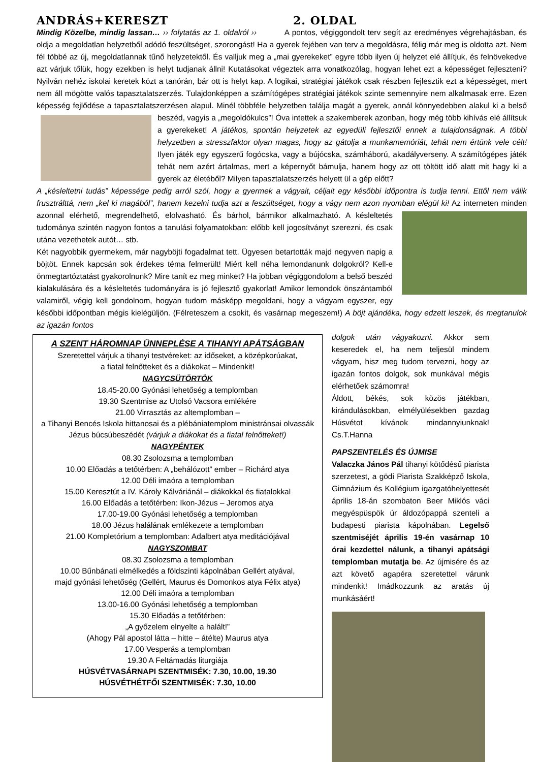ANDRÁS+KERESZT 2. OLDAL
Mindig Közelbe, mindig lassan… ›› folytatás az 1. oldalról ›› A pontos, végiggondolt terv segít az eredményes végrehajtásban, és oldja a megoldatlan helyzetből adódó feszültséget, szorongást! Ha a gyerek fejében van terv a megoldásra, félig már meg is oldotta azt. Nem fél többé az új, megoldatlannak tűnő helyzetektől. És valljuk meg a „mai gyerekeket” egyre több ilyen új helyzet elé állítjuk, és felnövekedve azt várjuk tőlük, hogy ezekben is helyt tudjanak állni! Kutatásokat végeztek arra vonatkozólag, hogyan lehet ezt a képességet fejleszteni? Nyilván nehéz iskolai keretek közt a tanórán, bár ott is helyt kap. A logikai, stratégiai játékok csak részben fejlesztik ezt a képességet, mert nem áll mögötte valós tapasztalatszerzés. Tulajdonképpen a számítógépes stratégiai játékok szinte semennyire nem alkalmasak erre. Ezen képesség fejlődése a tapasztalatszerzésen alapul. Minél többféle helyzetben találja magát a gyerek, annál könnyedebben alakul ki a belső beszéd, vagyis a „megoldókulcs”! Óva intettek a szakemberek azonban, hogy még több kihívás elé állítsuk a gyerekeket! A játékos, spontán helyzetek az egyedüli fejlesztői ennek a tulajdonságnak. A többi helyzetben a stresszfaktor olyan magas, hogy az gátolja a munkamemóriát, tehát nem értünk vele célt! Ilyen játék egy egyszerű fogócska, vagy a bújócska, számháború, akadályverseny. A számítógépes játék tehát nem azért ártalmas, mert a képernyőt bámulja, hanem hogy az ott töltött idő alatt mit hagy ki a gyerek az életéből? Milyen tapasztalatszerzés helyett ül a gép előtt?
A „késleltetni tudás” képessége pedig arról szól, hogy a gyermek a vágyait, céljait egy későbbi időpontra is tudja tenni. Ettől nem válik frusztrálttá, nem „kel ki magából”, hanem kezelni tudja azt a feszültséget, hogy a vágy nem azon nyomban elégül ki! Az interneten minden azonnal elérhető, megrendelhető, elolvasható. És bárhol, bármikor alkalmazható. A késleltetés tudománya szintén nagyon fontos a tanulási folyamatokban: előbb kell jogosítványt szerezni, és csak utána vezethetek autót… stb.
Két nagyobbik gyermekem, már nagyböjti fogadalmat tett. Ügyesen betartották majd negyven napig a böjtöt. Ennek kapcsán sok érdekes téma felmerült! Miért kell néha lemondanunk dolgokról? Kell-e önmegtartóztatást gyakorolnunk? Mire tanít ez meg minket? Ha jobban végiggondolom a belső beszéd kialakulására és a késleltetés tudományára is jó fejlesztő gyakorlat! Amikor lemondok önszántamból valamiről, végig kell gondolnom, hogyan tudom másképp megoldani, hogy a vágyam egyszer, egy későbbi időpontban mégis kielégüljön. (Félreteszem a csokit, és vasárnap megeszem!) A böjt ajándéka, hogy edzett leszek, és megtanulok az igazán fontos
A SZENT HÁROMNAP ÜNNEPLÉSE A TIHANYI APÁTSÁGBAN
Szeretettel várjuk a tihanyi testvéreket: az időseket, a középkorúakat,
a fiatal felnőtteket és a diákokat – Mindenkit!
NAGYCSÜTÖRTÖK
18.45-20.00 Gyónási lehetőség a templomban
19.30 Szentmise az Utolsó Vacsora emlékére
21.00 Virrasztás az altemplomban –
a Tihanyi Bencés Iskola hittanosai és a plébániatemplom ministránsai olvassák Jézus búcsúbeszédét (várjuk a diákokat és a fiatal felnőtteket!)
NAGYPÉNTEK
08.30 Zsolozsma a templomban
10.00 Előadás a tetőtérben: A „behálózott” ember – Richárd atya
12.00 Déli imaóra a templomban
15.00 Keresztút a IV. Károly Kálváriánál – diákokkal és fiatalokkal
16.00 Előadás a tetőtérben: Ikon-Jézus – Jeromos atya
17.00-19.00 Gyónási lehetőség a templomban
18.00 Jézus halálának emlékezete a templomban
21.00 Kompletórium a templomban: Adalbert atya meditációjával
NAGYSZOMBAT
08.30 Zsolozsma a templomban
10.00 Bűnbánati elmélkedés a földszinti kápolnában Gellért atyával,
majd gyónási lehetőség (Gellért, Maurus és Domonkos atya Félix atya)
12.00 Déli imaóra a templomban
13.00-16.00 Gyónási lehetőség a templomban
15.30 Előadás a tetőtérben:
„A győzelem elnyelte a halált!”
(Ahogy Pál apostol látta – hitte – átélte) Maurus atya
17.00 Vesperás a templomban
19.30 A Feltámadás liturgiája
HÚSVÉTVASÁRNAPI SZENTMISÉK: 7.30, 10.00, 19.30
HÚSVÉTHÉTFŐI SZENTMISÉK: 7.30, 10.00
dolgok után vágyakozni. Akkor sem keseredek el, ha nem teljesül mindem vágyam, hisz meg tudom tervezni, hogy az igazán fontos dolgok, sok munkával mégis elérhetőek számomra!
Áldott, békés, sok közös játékban, kirándulásokban, elmélyülésekben gazdag Húsvétot kívánok mindannyiunknak! Cs.T.Hanna
PAPSZENTELÉS ÉS ÚJMISE
Valaczka János Pál tihanyi kötődésű piarista szerzetest, a gödi Piarista Szakképző Iskola, Gimnázium és Kollégium igazgatóhelyettesét április 18-án szombaton Beer Miklós váci megyéspüspök úr áldozópappá szenteli a budapesti piarista kápolnában. Legelső szentmiséjét április 19-én vasárnap 10 órai kezdettel nálunk, a tihanyi apátsági templomban mutatja be. Az újmisére és az azt követő agapéra szeretettel várunk mindenkit! Imádkozzunk az aratás új munkásáért!